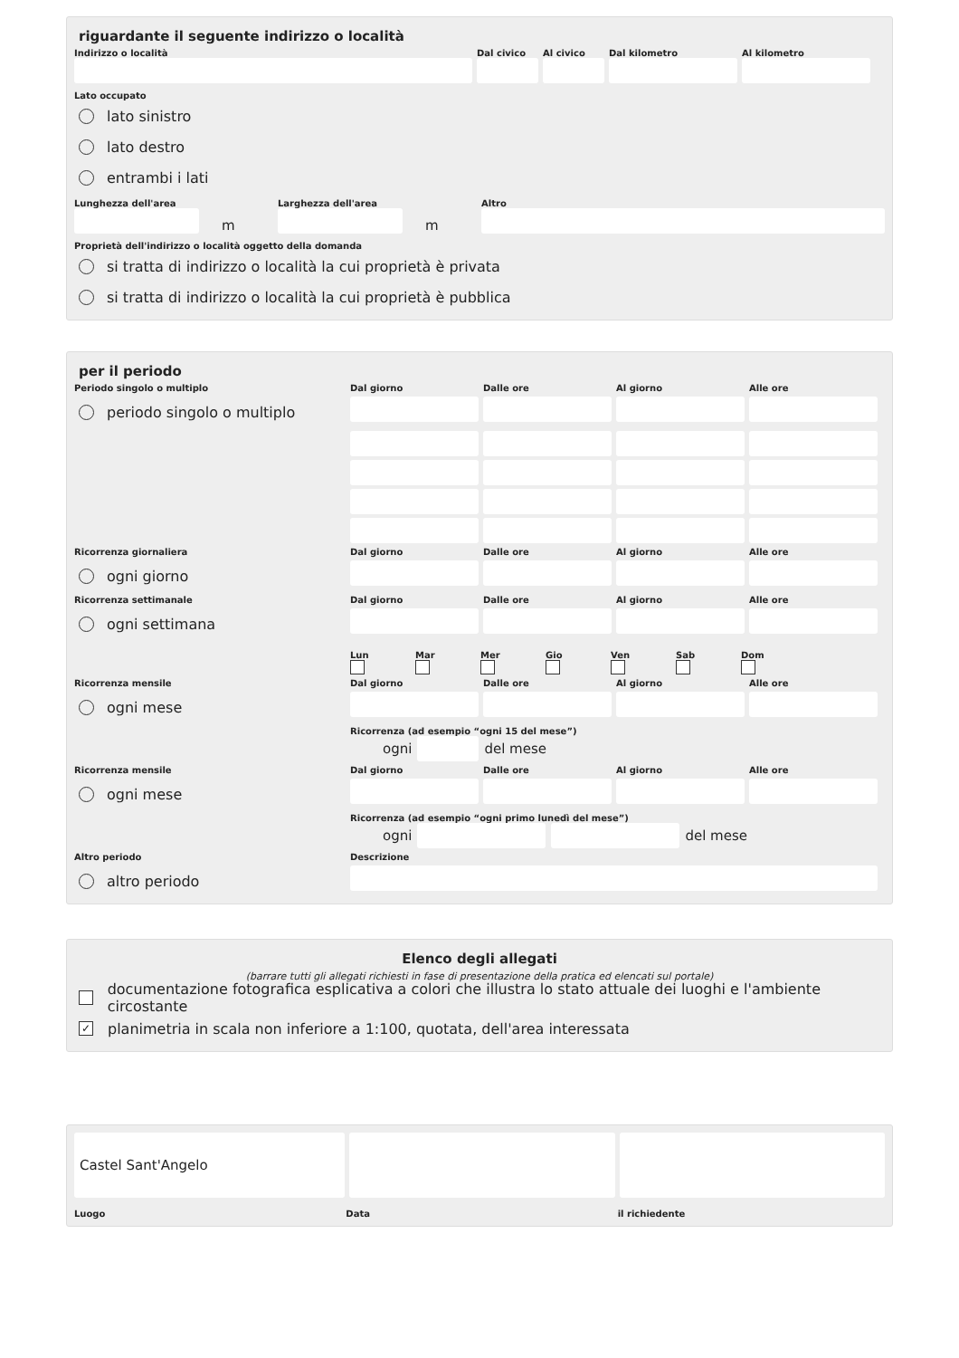riguardante il seguente indirizzo o località
Indirizzo o località Dal civico
Al civico
Dal kilometro Al kilometro
Lato occupato
lato sinistro
lato destro
entrambi i lati
Lunghezza dell'area
m
Larghezza dell'area
m
Altro
Proprietà dell'indirizzo o località oggetto della domanda
si tratta di indirizzo o località la cui proprietà è privata
si tratta di indirizzo o località la cui proprietà è pubblica
per il periodo
Periodo singolo o multiplo
Dal giorno
Dalle ore
Al giorno
Alle ore
periodo singolo o multiplo
Ricorrenza giornaliera
Dal giorno
Dalle ore
Al giorno
Alle ore
ogni giorno
Ricorrenza settimanale
Dal giorno
Dalle ore
Al giorno
Alle ore
ogni settimana
Lun Mar Mer Gio Ven Sab Dom
Ricorrenza mensile
Dal giorno
Dalle ore
Al giorno
Alle ore
ogni mese
Ricorrenza (ad esempio “ogni 15 del mese”)
ogni
del mese
Ricorrenza mensile
Dal giorno
Dalle ore
Al giorno
Alle ore
ogni mese
Ricorrenza (ad esempio “ogni primo lunedì del mese”)
ogni
del mese
Altro periodo
Descrizione
altro periodo
Elenco degli allegati
(barrare tutti gli allegati richiesti in fase di presentazione della pratica ed elencati sul portale)
documentazione fotografica esplicativa a colori che illustra lo stato attuale dei luoghi e l'ambiente circostante
✓ planimetria in scala non inferiore a 1:100, quotata, dell'area interessata
Castel Sant'Angelo
Luogo Data il richiedente